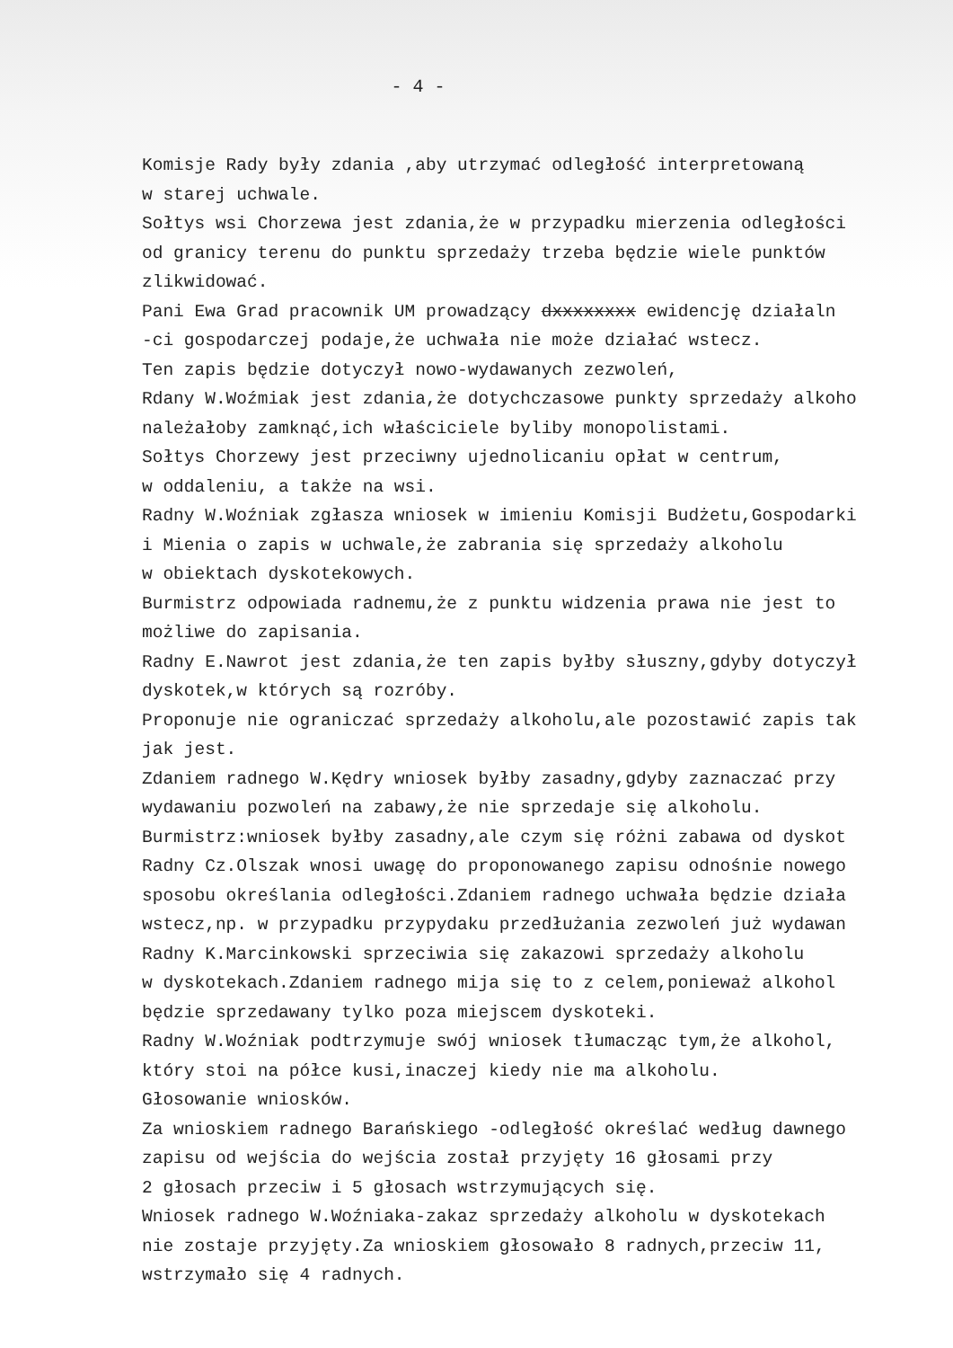- 4 -
Komisje Rady były zdania ,aby utrzymać odległość interpretowaną
w starej uchwale.
Sołtys wsi Chorzewa jest zdania,że w przypadku mierzenia odległości
od granicy terenu do punktu sprzedaży trzeba będzie wiele punktów
zlikwidować.
Pani Ewa Grad pracownik UM prowadzący dxxxxxxxx ewidencję działaln
-ci gospodarczej podaje,że uchwała nie może działać wstecz.
Ten zapis będzie dotyczył nowo-wydawanych zezwoleń,
Rdany W.Woźmiak jest zdania,że dotychczasowe punkty sprzedaży alkoho
należałoby zamknąć,ich właściciele byliby monopolistami.
Sołtys Chorzewy jest przeciwny ujednolicaniu opłat w centrum,
w oddaleniu, a także na wsi.
Radny W.Woźniak zgłasza wniosek w imieniu Komisji Budżetu,Gospodarki
i Mienia o zapis w uchwale,że zabrania się sprzedaży alkoholu
w obiektach dyskotekowych.
Burmistrz odpowiada radnemu,że z punktu widzenia prawa nie jest to
możliwe do zapisania.
Radny E.Nawrot jest zdania,że ten zapis byłby słuszny,gdyby dotyczył
dyskotek,w których są rozróby.
Proponuje nie ograniczać sprzedaży alkoholu,ale pozostawić zapis tak
jak jest.
Zdaniem radnego W.Kędry wniosek byłby zasadny,gdyby zaznaczać przy
wydawaniu pozwoleń na zabawy,że nie sprzedaje się alkoholu.
Burmistrz:wniosek byłby zasadny,ale czym się różni zabawa od dyskot
Radny Cz.Olszak wnosi uwagę do proponowanego zapisu odnośnie nowego
sposobu określania odległości.Zdaniem radnego uchwała będzie działa
wstecz,np. w przypadku przypydaku przedłużania zezwoleń już wydawan
Radny K.Marcinkowski sprzeciwia się zakazowi sprzedaży alkoholu
w dyskotekach.Zdaniem radnego mija się to z celem,ponieważ alkohol
będzie sprzedawany tylko poza miejscem dyskoteki.
Radny W.Woźniak podtrzymuje swój wniosek tłumacząc tym,że alkohol,
który stoi na półce kusi,inaczej kiedy nie ma alkoholu.
Głosowanie wniosków.
Za wnioskiem radnego Barańskiego -odległość określać według dawnego
zapisu od wejścia do wejścia został przyjęty 16 głosami przy
2 głosach przeciw i 5 głosach wstrzymujących się.
Wniosek radnego W.Woźniaka-zakaz sprzedaży alkoholu w dyskotekach
nie zostaje przyjęty.Za wnioskiem głosowało 8 radnych,przeciw 11,
wstrzymało się 4 radnych.